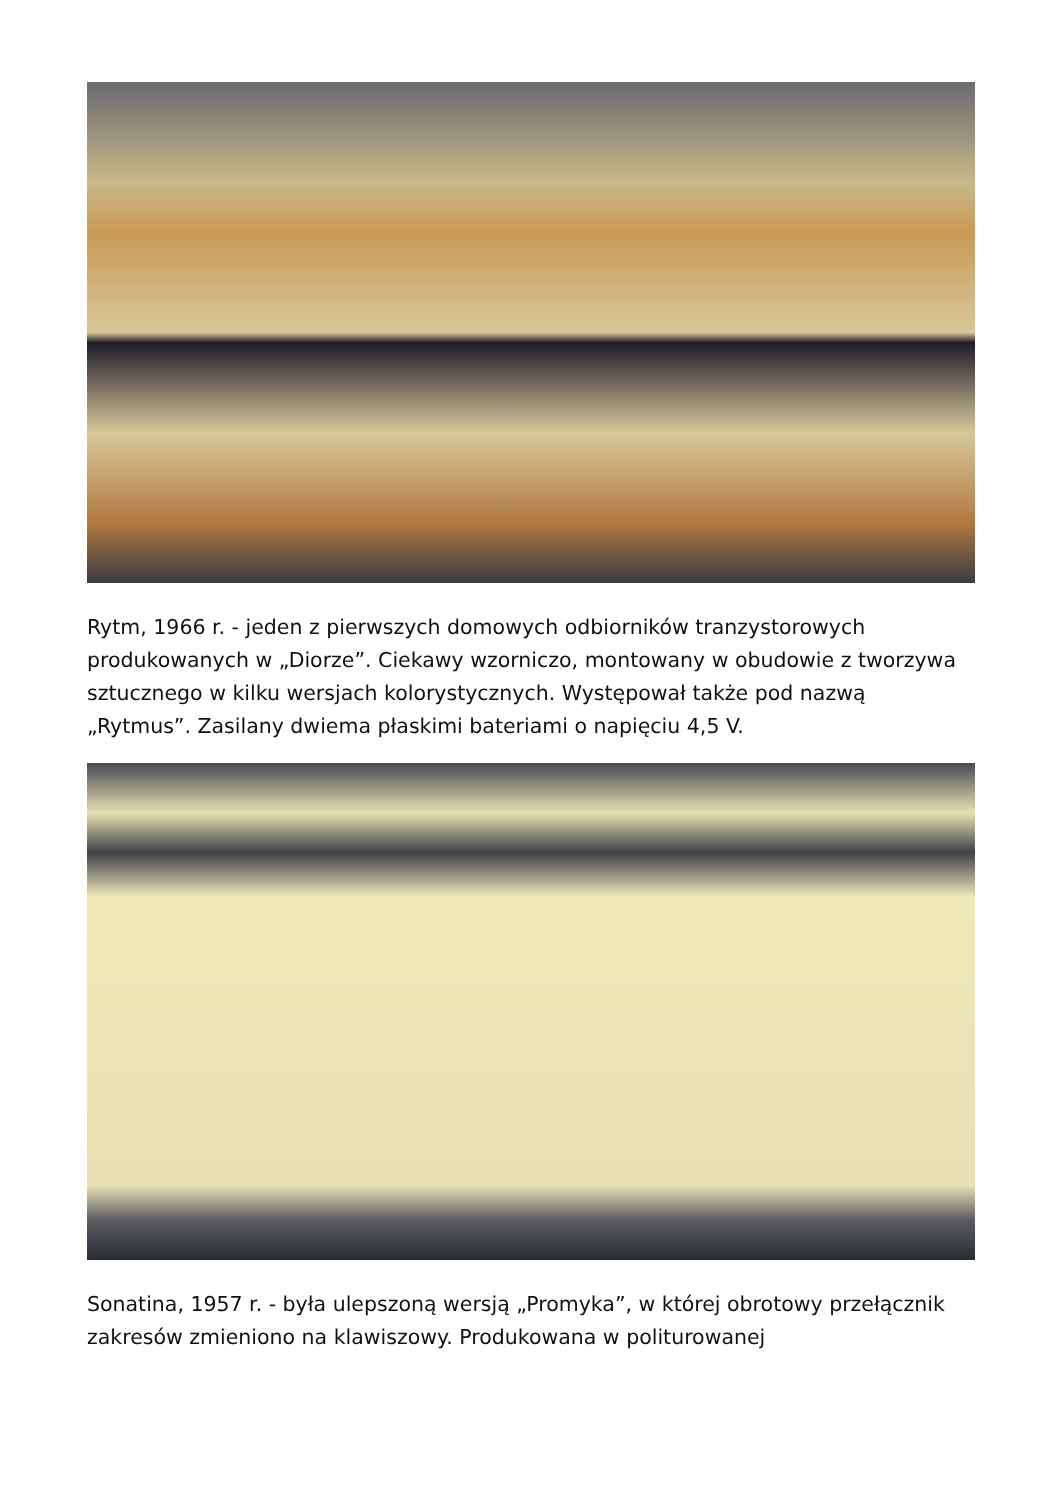Rytm, 1966 r. - jeden z pierwszych domowych odbiorników tranzystorowych produkowanych w „Diorze”. Ciekawy wzorniczo, montowany w obudowie z tworzywa sztucznego w kilku wersjach kolorystycznych. Występował także pod nazwą „Rytmus”. Zasilany dwiema płaskimi bateriami o napięciu 4,5 V.
Sonatina, 1957 r. - była ulepszoną wersją „Promyka”, w której obrotowy przełącznik zakresów zmieniono na klawiszowy. Produkowana w politurowanej